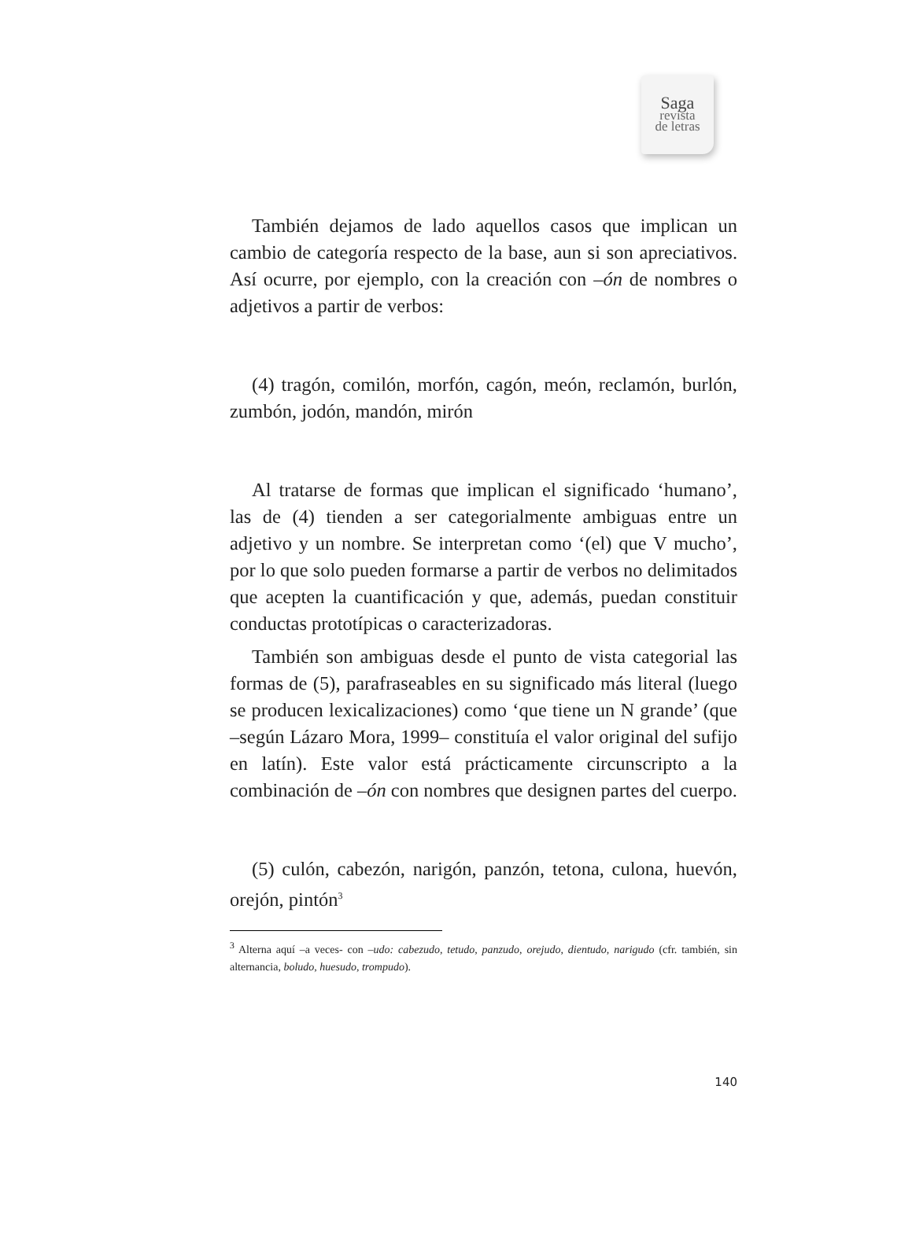Saga
revista
de letras
También dejamos de lado aquellos casos que implican un cambio de categoría respecto de la base, aun si son apreciativos. Así ocurre, por ejemplo, con la creación con –ón de nombres o adjetivos a partir de verbos:
(4) tragón, comilón, morfón, cagón, meón, reclamón, burlón, zumbón, jodón, mandón, mirón
Al tratarse de formas que implican el significado ‘humano’, las de (4) tienden a ser categorialmente ambiguas entre un adjetivo y un nombre. Se interpretan como ‘(el) que V mucho’, por lo que solo pueden formarse a partir de verbos no delimitados que acepten la cuantificación y que, además, puedan constituir conductas prototípicas o caracterizadoras.
También son ambiguas desde el punto de vista categorial las formas de (5), parafraseables en su significado más literal (luego se producen lexicalizaciones) como ‘que tiene un N grande’ (que –según Lázaro Mora, 1999– constituía el valor original del sufijo en latín). Este valor está prácticamente circunscripto a la combinación de –ón con nombres que designen partes del cuerpo.
(5) culón, cabezón, narigón, panzón, tetona, culona, huevón, orejón, pintón<sup>3</sup>
<sup>3</sup> Alterna aquí –a veces- con –udo: cabezudo, tetudo, panzudo, orejudo, dientudo, narigudo (cfr. también, sin alternancia, boludo, huesudo, trompudo).
140